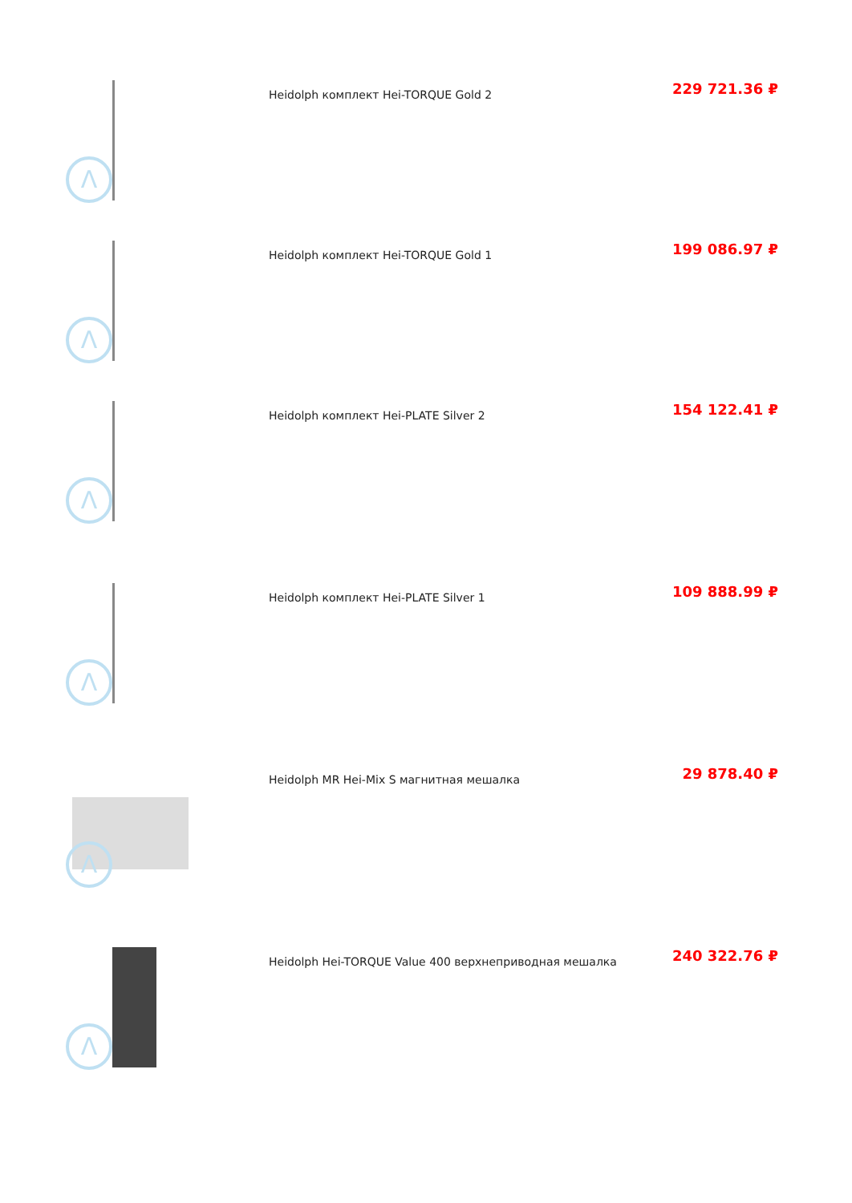| Λ | Heidolph комплект Hei-TORQUE Gold 2 | 229 721.36 ₽ |
| Λ | Heidolph комплект Hei-TORQUE Gold 1 | 199 086.97 ₽ |
| Λ | Heidolph комплект Hei-PLATE Silver 2 | 154 122.41 ₽ |
| Λ | Heidolph комплект Hei-PLATE Silver 1 | 109 888.99 ₽ |
| Λ | Heidolph MR Hei-Mix S магнитная мешалка | 29 878.40 ₽ |
| Λ | Heidolph Hei-TORQUE Value 400 верхнеприводная мешалка | 240 322.76 ₽ |